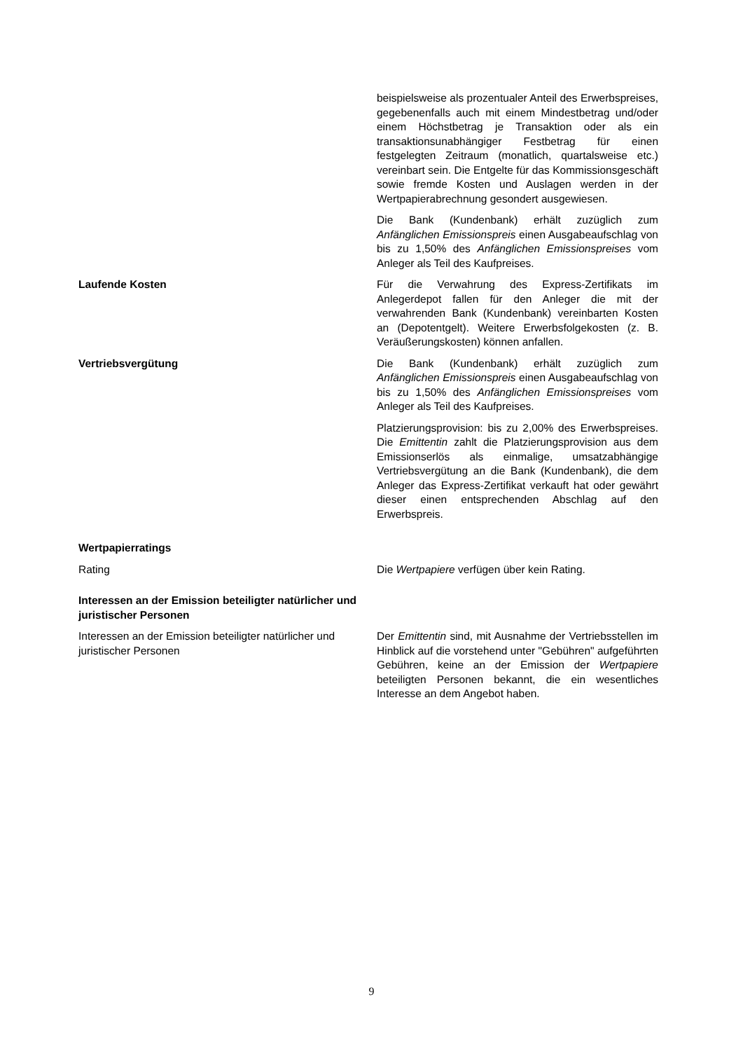beispielsweise als prozentualer Anteil des Erwerbspreises, gegebenenfalls auch mit einem Mindestbetrag und/oder einem Höchstbetrag je Transaktion oder als ein transaktionsunabhängiger Festbetrag für einen festgelegten Zeitraum (monatlich, quartalsweise etc.) vereinbart sein. Die Entgelte für das Kommissionsgeschäft sowie fremde Kosten und Auslagen werden in der Wertpapierabrechnung gesondert ausgewiesen.
Die Bank (Kundenbank) erhält zuzüglich zum Anfänglichen Emissionspreis einen Ausgabeaufschlag von bis zu 1,50% des Anfänglichen Emissionspreises vom Anleger als Teil des Kaufpreises.
Laufende Kosten Für die Verwahrung des Express-Zertifikats im Anlegerdepot fallen für den Anleger die mit der verwahrenden Bank (Kundenbank) vereinbarten Kosten an (Depotentgelt). Weitere Erwerbsfolgekosten (z. B. Veräußerungskosten) können anfallen.
Vertriebsvergütung Die Bank (Kundenbank) erhält zuzüglich zum Anfänglichen Emissionspreis einen Ausgabeaufschlag von bis zu 1,50% des Anfänglichen Emissionspreises vom Anleger als Teil des Kaufpreises.
Platzierungsprovision: bis zu 2,00% des Erwerbspreises. Die Emittentin zahlt die Platzierungsprovision aus dem Emissionserlös als einmalige, umsatzabhängige Vertriebsvergütung an die Bank (Kundenbank), die dem Anleger das Express-Zertifikat verkauft hat oder gewährt dieser einen entsprechenden Abschlag auf den Erwerbspreis.
Wertpapierratings
Rating Die Wertpapiere verfügen über kein Rating.
Interessen an der Emission beteiligter natürlicher und juristischer Personen
Interessen an der Emission beteiligter natürlicher und juristischer Personen
Der Emittentin sind, mit Ausnahme der Vertriebsstellen im Hinblick auf die vorstehend unter "Gebühren" aufgeführten Gebühren, keine an der Emission der Wertpapiere beteiligten Personen bekannt, die ein wesentliches Interesse an dem Angebot haben.
9